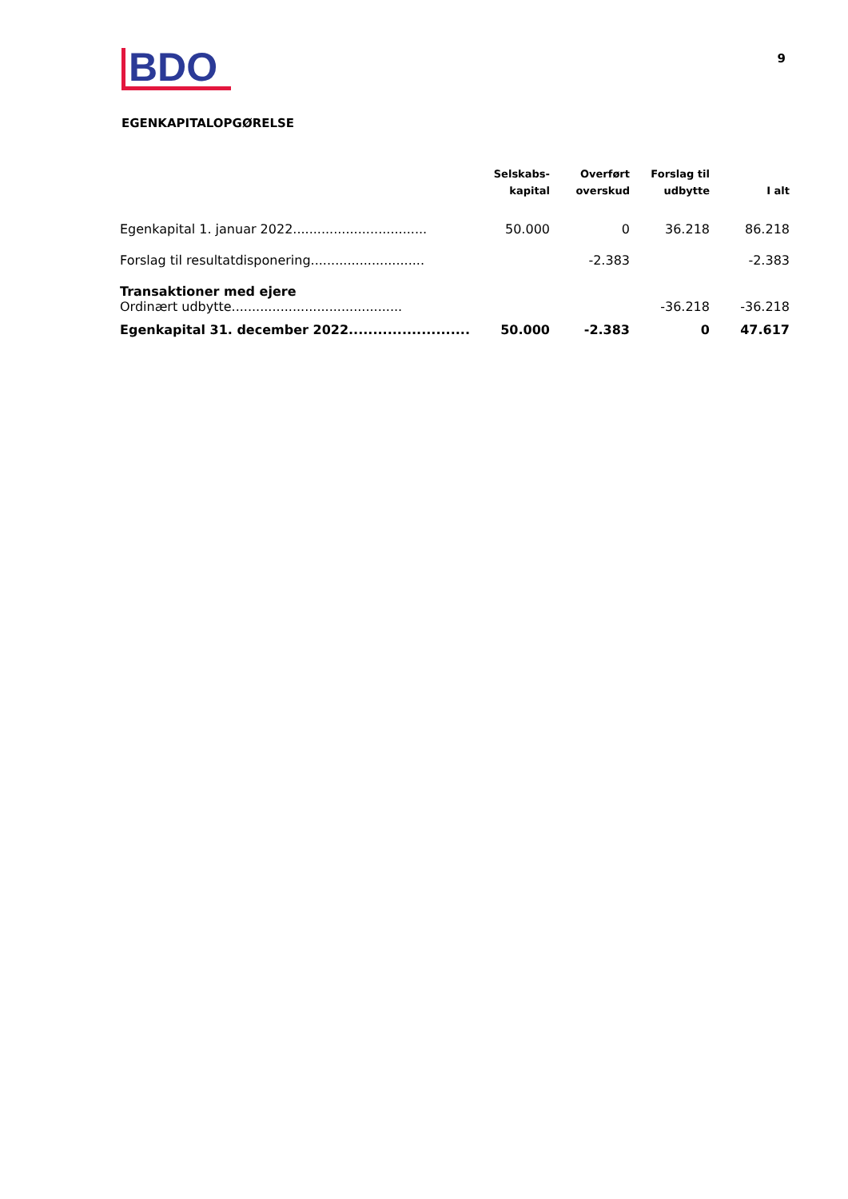BDO
9
EGENKAPITALOPGØRELSE
| | Selskabs- kapital | Overført overskud | Forslag til udbytte | I alt |
| --- | --- | --- | --- | --- |
| Egenkapital 1. januar 2022................................. | 50.000 | 0 | 36.218 | 86.218 |
| Forslag til resultatdisponering............................ | | -2.383 | | -2.383 |
| Transaktioner med ejere Ordinært udbytte.......................................... | | | -36.218 | -36.218 |
| Egenkapital 31. december 2022......................... | 50.000 | -2.383 | 0 | 47.617 |